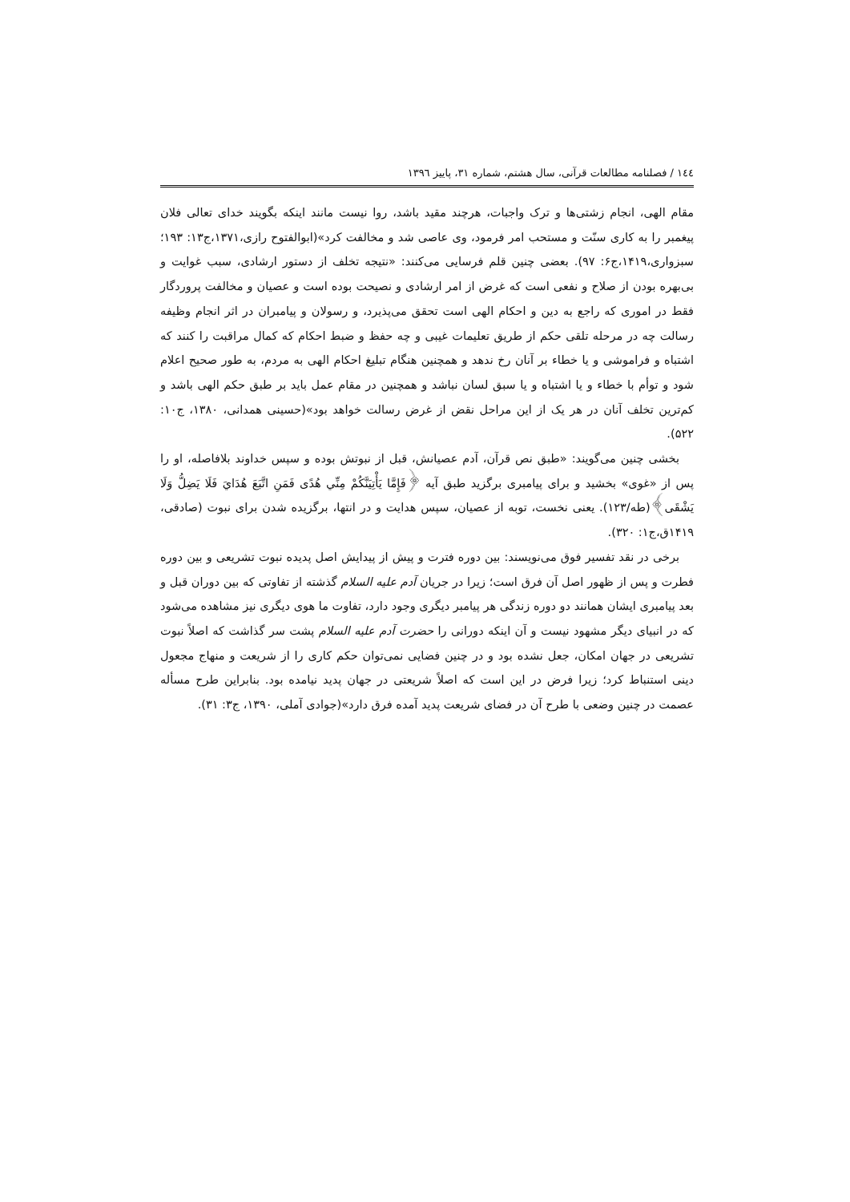١٤٤ / فصلنامه مطالعات قرآنی، سال هشتم، شماره ٣١، پاییز ١٣٩٦
مقام الهی، انجام زشتی‌ها و ترک واجبات، هرچند مقید باشد، روا نیست مانند اینکه بگویند خدای تعالی فلان پیغمبر را به کاری سنّت و مستحب امر فرمود، وی عاصی شد و مخالفت کرد»(ابوالفتوح رازی،١٣٧١،ج١٣: ١٩٣؛ سبزواری،١۴١٩،ج۶: ٩٧). بعضی چنین قلم فرسایی می‌کنند: «نتیجه تخلف از دستور ارشادی، سبب غوایت و بی‌بهره بودن از صلاح و نفعی است که غرض از امر ارشادی و نصیحت بوده است و عصیان و مخالفت پروردگار فقط در اموری که راجع به دین و احکام الهی است تحقق می‌پذیرد، و رسولان و پیامبران در اثر انجام وظیفه رسالت چه در مرحله تلقی حکم از طریق تعلیمات غیبی و چه حفظ و ضبط احکام که کمال مراقبت را کنند که اشتباه و فراموشی و یا خطاء بر آنان رخ ندهد و همچنین هنگام تبلیغ احکام الهی به مردم، به طور صحیح اعلام شود و توأم با خطاء و یا اشتباه و یا سبق لسان نباشد و همچنین در مقام عمل باید بر طبق حکم الهی باشد و کم‌ترین تخلف آنان در هر یک از این مراحل نقض از غرض رسالت خواهد بود»(حسینی همدانی، ١٣٨٠، ج١٠: ۵٢٢).
بخشی چنین می‌گویند: «طبق نص قرآن، آدم عصیانش، قبل از نبوتش بوده و سپس خداوند بلافاصله، او را پس از «غوی» بخشید و برای پیامبری برگزید طبق آیه ﴿فَإِمَّا يَأْتِيَنَّكُمْ مِنِّي هُدًى فَمَنِ اتَّبَعَ هُدَايَ فَلَا يَضِلُّ وَلَا يَشْقَى﴾(طه/١٢٣). یعنی نخست، توبه از عصیان، سپس هدایت و در انتها، برگزیده شدن برای نبوت (صادقی، ١۴١٩ق،ج١: ٣٢٠).
برخی در نقد تفسیر فوق می‌نویسند: بین دوره فترت و پیش از پیدایش اصل پدیده نبوت تشریعی و بین دوره فطرت و پس از ظهور اصل آن فرق است؛ زیرا در جریان آدم علیه السلام گذشته از تفاوتی که بین دوران قبل و بعد پیامبری ایشان همانند دو دوره زندگی هر پیامبر دیگری وجود دارد، تفاوت ما هوی دیگری نیز مشاهده می‌شود که در انبیای دیگر مشهود نیست و آن اینکه دورانی را حضرت آدم علیه السلام پشت سر گذاشت که اصلاً نبوت تشریعی در جهان امکان، جعل نشده بود و در چنین فضایی نمی‌توان حکم کاری را از شریعت و منهاج مجعول دینی استنباط کرد؛ زیرا فرض در این است که اصلاً شریعتی در جهان پدید نیامده بود. بنابراین طرح مسأله عصمت در چنین وضعی با طرح آن در فضای شریعت پدید آمده فرق دارد»(جوادی آملی، ١٣٩٠، ج٣: ٣١).